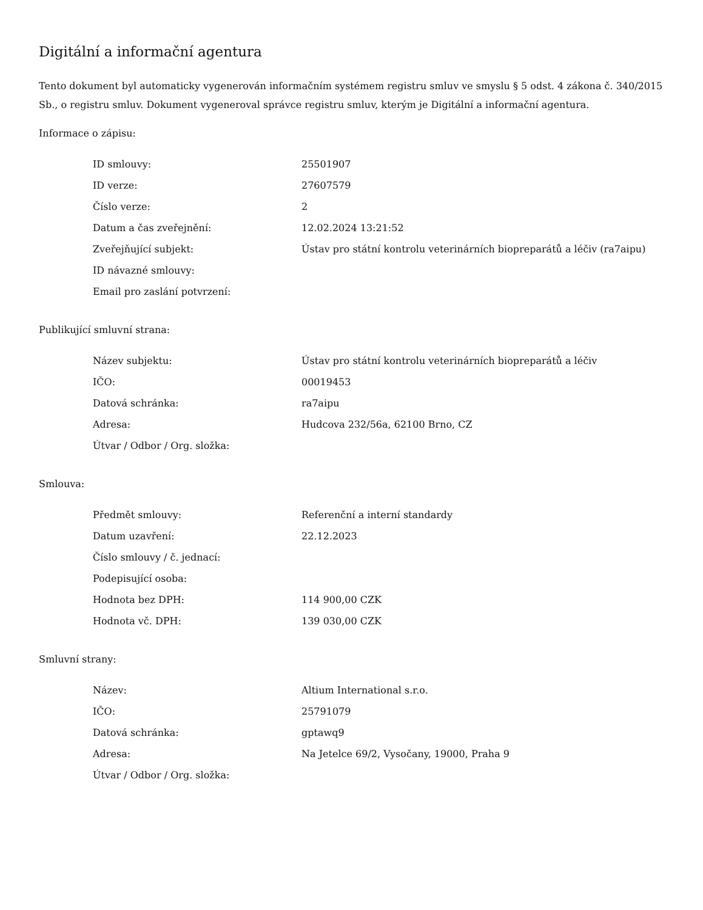Digitální a informační agentura
Tento dokument byl automaticky vygenerován informačním systémem registru smluv ve smyslu § 5 odst. 4 zákona č. 340/2015 Sb., o registru smluv. Dokument vygeneroval správce registru smluv, kterým je Digitální a informační agentura.
Informace o zápisu:
| ID smlouvy: | 25501907 |
| ID verze: | 27607579 |
| Číslo verze: | 2 |
| Datum a čas zveřejnění: | 12.02.2024 13:21:52 |
| Zveřejňující subjekt: | Ústav pro státní kontrolu veterinárních biopreparátů a léčiv (ra7aipu) |
| ID návazné smlouvy: | |
| Email pro zaslání potvrzení: | |
Publikující smluvní strana:
| Název subjektu: | Ústav pro státní kontrolu veterinárních biopreparátů a léčiv |
| IČO: | 00019453 |
| Datová schránka: | ra7aipu |
| Adresa: | Hudcova 232/56a, 62100 Brno, CZ |
| Útvar / Odbor / Org. složka: | |
Smlouva:
| Předmět smlouvy: | Referenční a interní standardy |
| Datum uzavření: | 22.12.2023 |
| Číslo smlouvy / č. jednací: | |
| Podepisující osoba: | |
| Hodnota bez DPH: | 114 900,00 CZK |
| Hodnota vč. DPH: | 139 030,00 CZK |
Smluvní strany:
| Název: | Altium International s.r.o. |
| IČO: | 25791079 |
| Datová schránka: | gptawq9 |
| Adresa: | Na Jetelce 69/2, Vysočany, 19000, Praha 9 |
| Útvar / Odbor / Org. složka: | |